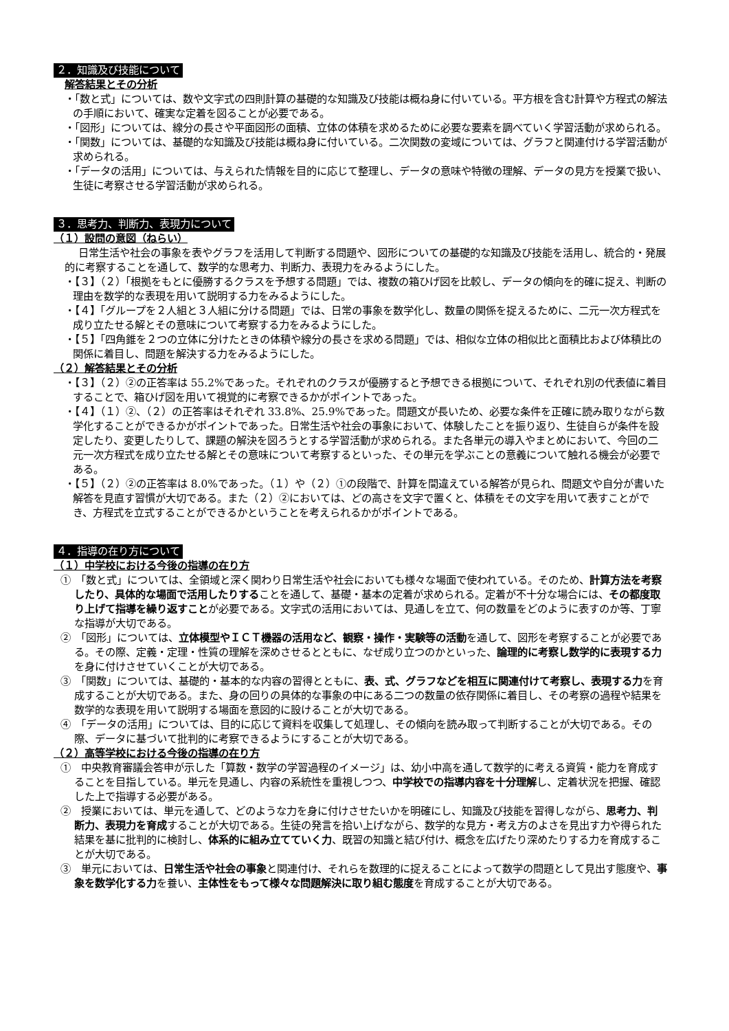２．知識及び技能について
解答結果とその分析
・「数と式」については、数や文字式の四則計算の基礎的な知識及び技能は概ね身に付いている。平方根を含む計算や方程式の解法の手順において、確実な定着を図ることが必要である。
・「図形」については、線分の長さや平面図形の面積、立体の体積を求めるために必要な要素を調べていく学習活動が求められる。
・「関数」については、基礎的な知識及び技能は概ね身に付いている。二次関数の変域については、グラフと関連付ける学習活動が求められる。
・「データの活用」については、与えられた情報を目的に応じて整理し、データの意味や特徴の理解、データの見方を授業で扱い、生徒に考察させる学習活動が求められる。
３．思考力、判断力、表現力について
（１）設問の意図（ねらい）
日常生活や社会の事象を表やグラフを活用して判断する問題や、図形についての基礎的な知識及び技能を活用し、統合的・発展的に考察することを通して、数学的な思考力、判断力、表現力をみるようにした。
・【３】（２）「根拠をもとに優勝するクラスを予想する問題」では、複数の箱ひげ図を比較し、データの傾向を的確に捉え、判断の理由を数学的な表現を用いて説明する力をみるようにした。
・【４】「グループを２人組と３人組に分ける問題」では、日常の事象を数学化し、数量の関係を捉えるために、二元一次方程式を成り立たせる解とその意味について考察する力をみるようにした。
・【５】「四角錐を２つの立体に分けたときの体積や線分の長さを求める問題」では、相似な立体の相似比と面積比および体積比の関係に着目し、問題を解決する力をみるようにした。
（２）解答結果とその分析
・【３】（２）②の正答率は 55.2%であった。それぞれのクラスが優勝すると予想できる根拠について、それぞれ別の代表値に着目することで、箱ひげ図を用いて視覚的に考察できるかがポイントであった。
・【４】（１）②、（２）の正答率はそれぞれ 33.8%、25.9%であった。問題文が長いため、必要な条件を正確に読み取りながら数学化することができるかがポイントであった。日常生活や社会の事象において、体験したことを振り返り、生徒自らが条件を設定したり、変更したりして、課題の解決を図ろうとする学習活動が求められる。また各単元の導入やまとめにおいて、今回の二元一次方程式を成り立たせる解とその意味について考察するといった、その単元を学ぶことの意義について触れる機会が必要である。
・【５】（２）②の正答率は 8.0%であった。（１）や（２）①の段階で、計算を間違えている解答が見られ、問題文や自分が書いた解答を見直す習慣が大切である。また（２）②においては、どの高さを文字で置くと、体積をその文字を用いて表すことができ、方程式を立式することができるかということを考えられるかがポイントである。
４．指導の在り方について
（１）中学校における今後の指導の在り方
①　「数と式」については、全領域と深く関わり日常生活や社会においても様々な場面で使われている。そのため、計算方法を考察したり、具体的な場面で活用したりすることを通して、基礎・基本の定着が求められる。定着が不十分な場合には、その都度取り上げて指導を繰り返すことが必要である。文字式の活用においては、見通しを立て、何の数量をどのように表すのか等、丁寧な指導が大切である。
②　「図形」については、立体模型やＩＣＴ機器の活用など、観察・操作・実験等の活動を通して、図形を考察することが必要である。その際、定義・定理・性質の理解を深めさせるとともに、なぜ成り立つのかといった、論理的に考察し数学的に表現する力を身に付けさせていくことが大切である。
③　「関数」については、基礎的・基本的な内容の習得とともに、表、式、グラフなどを相互に関連付けて考察し、表現する力を育成することが大切である。また、身の回りの具体的な事象の中にある二つの数量の依存関係に着目し、その考察の過程や結果を数学的な表現を用いて説明する場面を意図的に設けることが大切である。
④　「データの活用」については、目的に応じて資料を収集して処理し、その傾向を読み取って判断することが大切である。その際、データに基づいて批判的に考察できるようにすることが大切である。
（２）高等学校における今後の指導の在り方
①　中央教育審議会答申が示した「算数・数学の学習過程のイメージ」は、幼小中高を通して数学的に考える資質・能力を育成することを目指している。単元を見通し、内容の系統性を重視しつつ、中学校での指導内容を十分理解し、定着状況を把握、確認した上で指導する必要がある。
②　授業においては、単元を通して、どのような力を身に付けさせたいかを明確にし、知識及び技能を習得しながら、思考力、判断力、表現力を育成することが大切である。生徒の発言を拾い上げながら、数学的な見方・考え方のよさを見出す力や得られた結果を基に批判的に検討し、体系的に組み立てていく力、既習の知識と結び付け、概念を広げたり深めたりする力を育成することが大切である。
③　単元においては、日常生活や社会の事象と関連付け、それらを数理的に捉えることによって数学の問題として見出す態度や、事象を数学化する力を養い、主体性をもって様々な問題解決に取り組む態度を育成することが大切である。